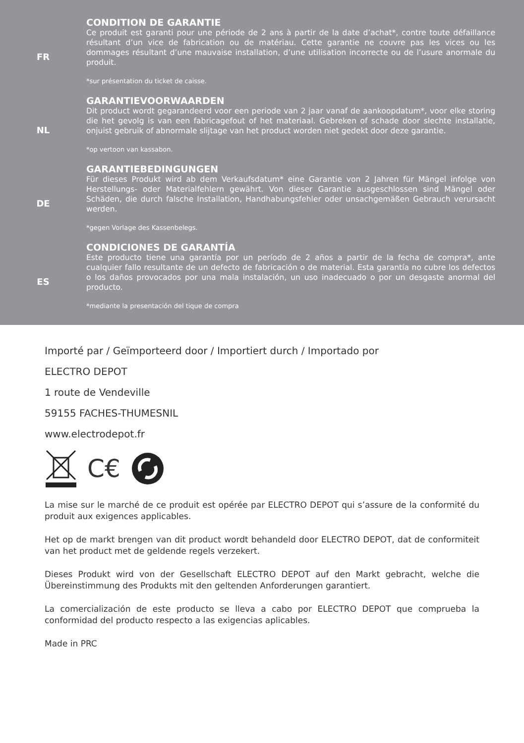FR
CONDITION DE GARANTIE
Ce produit est garanti pour une période de 2 ans à partir de la date d’achat*, contre toute défaillance résultant d’un vice de fabrication ou de matériau. Cette garantie ne couvre pas les vices ou les dommages résultant d’une mauvaise installation, d’une utilisation incorrecte ou de l’usure anormale du produit.
*sur présentation du ticket de caisse.
NL
GARANTIEVOORWAARDEN
Dit product wordt gegarandeerd voor een periode van 2 jaar vanaf de aankoopdatum*, voor elke storing die het gevolg is van een fabricagefout of het materiaal. Gebreken of schade door slechte installatie, onjuist gebruik of abnormale slijtage van het product worden niet gedekt door deze garantie.
*op vertoon van kassabon.
DE
GARANTIEBEDINGUNGEN
Für dieses Produkt wird ab dem Verkaufsdatum* eine Garantie von 2 Jahren für Mängel infolge von Herstellungs- oder Materialfehlern gewährt. Von dieser Garantie ausgeschlossen sind Mängel oder Schäden, die durch falsche Installation, Handhabungsfehler oder unsachgemäßen Gebrauch verursacht werden.
*gegen Vorlage des Kassenbelegs.
ES
CONDICIONES DE GARANTÍA
Este producto tiene una garantía por un período de 2 años a partir de la fecha de compra*, ante cualquier fallo resultante de un defecto de fabricación o de material. Esta garantía no cubre los defectos o los daños provocados por una mala instalación, un uso inadecuado o por un desgaste anormal del producto.
*mediante la presentación del tique de compra
Importé par / Geïmporteerd door / Importiert durch / Importado por
ELECTRO DEPOT
1 route de Vendeville
59155 FACHES-THUMESNIL
www.electrodepot.fr
C€
La mise sur le marché de ce produit est opérée par ELECTRO DEPOT qui s’assure de la conformité du produit aux exigences applicables.
Het op de markt brengen van dit product wordt behandeld door ELECTRO DEPOT, dat de conformiteit van het product met de geldende regels verzekert.
Dieses Produkt wird von der Gesellschaft ELECTRO DEPOT auf den Markt gebracht, welche die Übereinstimmung des Produkts mit den geltenden Anforderungen garantiert.
La comercialización de este producto se lleva a cabo por ELECTRO DEPOT que comprueba la conformidad del producto respecto a las exigencias aplicables.
Made in PRC